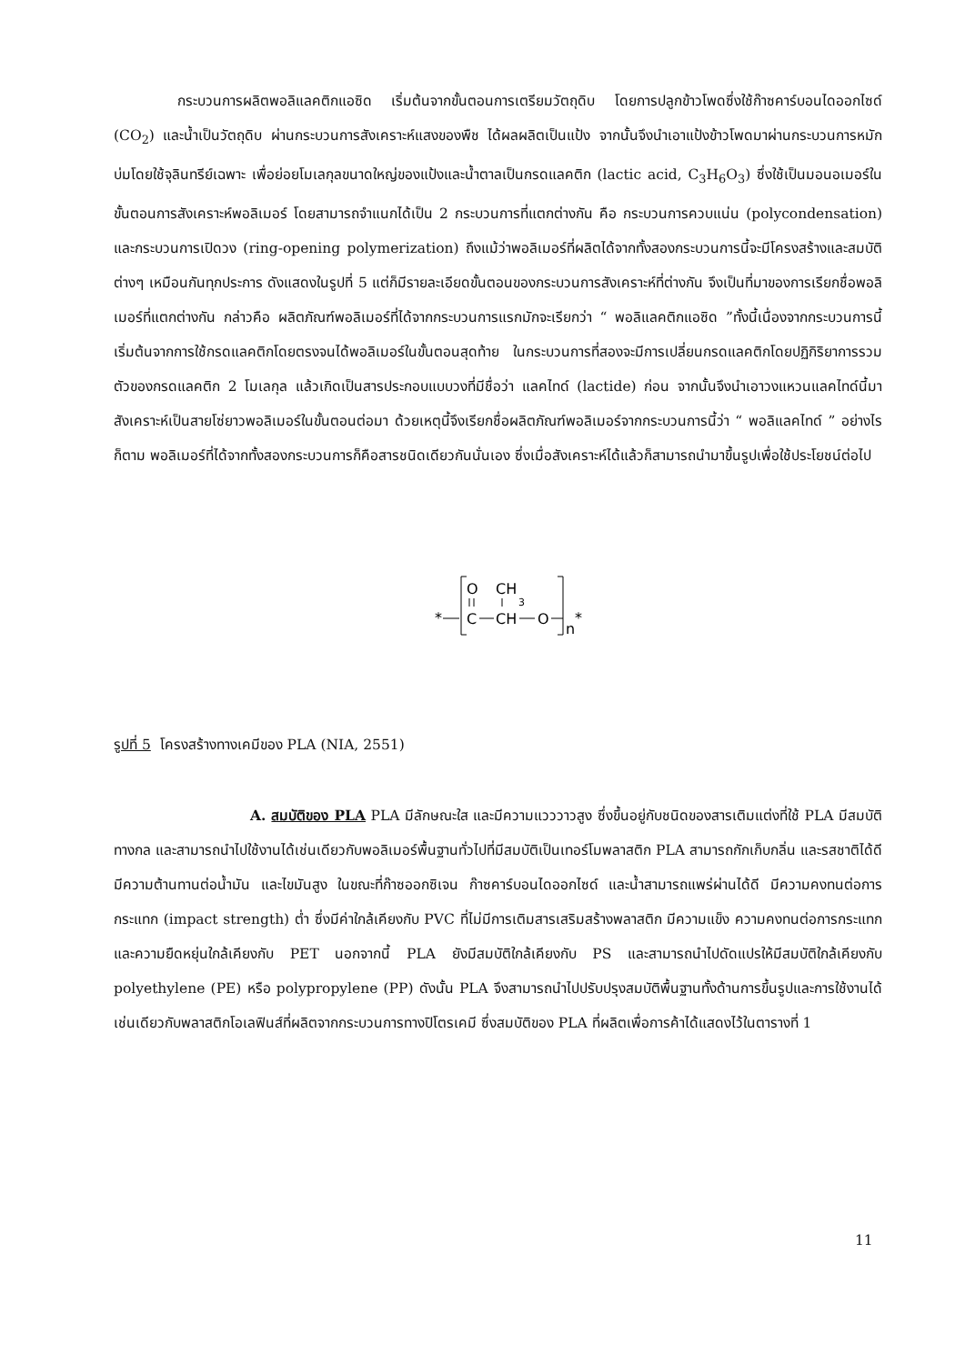กระบวนการผลิตพอลิแลคติกแอซิด เริ่มต้นจากขั้นตอนการเตรียมวัตถุดิบ โดยการปลูกข้าวโพดซึ่งใช้ก๊าซคาร์บอนไดออกไซด์ (CO<sub>2</sub>) และน้ำเป็นวัตถุดิบ ผ่านกระบวนการสังเคราะห์แสงของพืช ได้ผลผลิตเป็นแป้ง จากนั้นจึงนำเอาแป้งข้าวโพดมาผ่านกระบวนการหมักบ่มโดยใช้จุลินทรีย์เฉพาะ เพื่อย่อยโมเลกุลขนาดใหญ่ของแป้งและน้ำตาลเป็นกรดแลคติก (lactic acid, C<sub>3</sub>H<sub>6</sub>O<sub>3</sub>) ซึ่งใช้เป็นมอนอเมอร์ในขั้นตอนการสังเคราะห์พอลิเมอร์ โดยสามารถจำแนกได้เป็น 2 กระบวนการที่แตกต่างกัน คือ กระบวนการควบแน่น (polycondensation) และกระบวนการเปิดวง (ring-opening polymerization) ถึงแม้ว่าพอลิเมอร์ที่ผลิตได้จากทั้งสองกระบวนการนี้จะมีโครงสร้างและสมบัติต่างๆ เหมือนกันทุกประการ ดังแสดงในรูปที่ 5 แต่ก็มีรายละเอียดขั้นตอนของกระบวนการสังเคราะห์ที่ต่างกัน จึงเป็นที่มาของการเรียกชื่อพอลิเมอร์ที่แตกต่างกัน กล่าวคือ ผลิตภัณฑ์พอลิเมอร์ที่ได้จากกระบวนการแรกมักจะเรียกว่า “ พอลิแลคติกแอซิด ”ทั้งนี้เนื่องจากกระบวนการนี้เริ่มต้นจากการใช้กรดแลคติกโดยตรงจนได้พอลิเมอร์ในขั้นตอนสุดท้าย ในกระบวนการที่สองจะมีการเปลี่ยนกรดแลคติกโดยปฏิกิริยาการรวมตัวของกรดแลคติก 2 โมเลกุล แล้วเกิดเป็นสารประกอบแบบวงที่มีชื่อว่า แลคไทด์ (lactide) ก่อน จากนั้นจึงนำเอาวงแหวนแลคไทด์นี้มาสังเคราะห์เป็นสายโซ่ยาวพอลิเมอร์ในขั้นตอนต่อมา ด้วยเหตุนี้จึงเรียกชื่อผลิตภัณฑ์พอลิเมอร์จากกระบวนการนี้ว่า “ พอลิแลคไทด์ ” อย่างไรก็ตาม พอลิเมอร์ที่ได้จากทั้งสองกระบวนการก็คือสารชนิดเดียวกันนั่นเอง ซึ่งเมื่อสังเคราะห์ได้แล้วก็สามารถนำมาขึ้นรูปเพื่อใช้ประโยชน์ต่อไป
*
O
CH
3
C
CH
O
n
*
รูปที่ 5 โครงสร้างทางเคมีของ PLA (NIA, 2551)
A. สมบัติของ PLA PLA มีลักษณะใส และมีความแวววาวสูง ซึ่งขึ้นอยู่กับชนิดของสารเติมแต่งที่ใช้ PLA มีสมบัติทางกล และสามารถนำไปใช้งานได้เช่นเดียวกับพอลิเมอร์พื้นฐานทั่วไปที่มีสมบัติเป็นเทอร์โมพลาสติก PLA สามารถกักเก็บกลิ่น และรสชาติได้ดี มีความต้านทานต่อน้ำมัน และไขมันสูง ในขณะที่ก๊าซออกซิเจน ก๊าซคาร์บอนไดออกไซด์ และน้ำสามารถแพร่ผ่านได้ดี มีความคงทนต่อการกระแทก (impact strength) ต่ำ ซึ่งมีค่าใกล้เคียงกับ PVC ที่ไม่มีการเติมสารเสริมสร้างพลาสติก มีความแข็ง ความคงทนต่อการกระแทก และความยืดหยุ่นใกล้เคียงกับ PET นอกจากนี้ PLA ยังมีสมบัติใกล้เคียงกับ PS และสามารถนำไปดัดแปรให้มีสมบัติใกล้เคียงกับ polyethylene (PE) หรือ polypropylene (PP) ดังนั้น PLA จึงสามารถนำไปปรับปรุงสมบัติพื้นฐานทั้งด้านการขึ้นรูปและการใช้งานได้เช่นเดียวกับพลาสติกโอเลฟินส์ที่ผลิตจากกระบวนการทางปิโตรเคมี ซึ่งสมบัติของ PLA ที่ผลิตเพื่อการค้าได้แสดงไว้ในตารางที่ 1
11